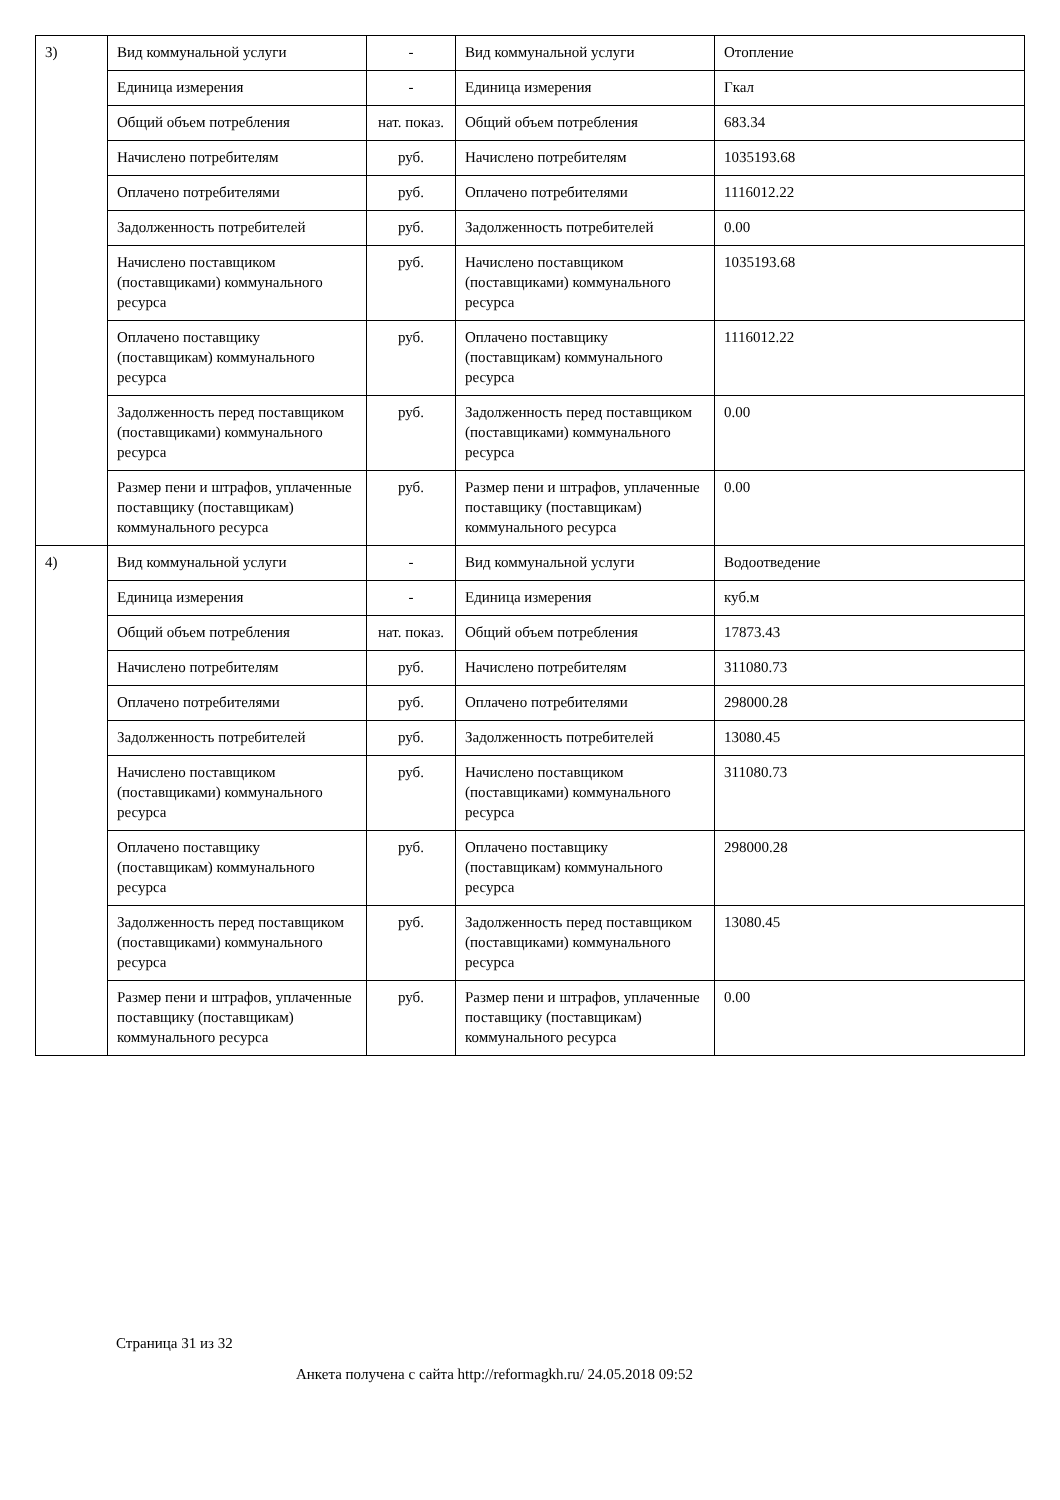| 3) | Вид коммунальной услуги | - | Вид коммунальной услуги | Отопление |
| | Единица измерения | - | Единица измерения | Гкал |
| | Общий объем потребления | нат. показ. | Общий объем потребления | 683.34 |
| | Начислено потребителям | руб. | Начислено потребителям | 1035193.68 |
| | Оплачено потребителями | руб. | Оплачено потребителями | 1116012.22 |
| | Задолженность потребителей | руб. | Задолженность потребителей | 0.00 |
| | Начислено поставщиком (поставщиками) коммунального ресурса | руб. | Начислено поставщиком (поставщиками) коммунального ресурса | 1035193.68 |
| | Оплачено поставщику (поставщикам) коммунального ресурса | руб. | Оплачено поставщику (поставщикам) коммунального ресурса | 1116012.22 |
| | Задолженность перед поставщиком (поставщиками) коммунального ресурса | руб. | Задолженность перед поставщиком (поставщиками) коммунального ресурса | 0.00 |
| | Размер пени и штрафов, уплаченные поставщику (поставщикам) коммунального ресурса | руб. | Размер пени и штрафов, уплаченные поставщику (поставщикам) коммунального ресурса | 0.00 |
| 4) | Вид коммунальной услуги | - | Вид коммунальной услуги | Водоотведение |
| | Единица измерения | - | Единица измерения | куб.м |
| | Общий объем потребления | нат. показ. | Общий объем потребления | 17873.43 |
| | Начислено потребителям | руб. | Начислено потребителям | 311080.73 |
| | Оплачено потребителями | руб. | Оплачено потребителями | 298000.28 |
| | Задолженность потребителей | руб. | Задолженность потребителей | 13080.45 |
| | Начислено поставщиком (поставщиками) коммунального ресурса | руб. | Начислено поставщиком (поставщиками) коммунального ресурса | 311080.73 |
| | Оплачено поставщику (поставщикам) коммунального ресурса | руб. | Оплачено поставщику (поставщикам) коммунального ресурса | 298000.28 |
| | Задолженность перед поставщиком (поставщиками) коммунального ресурса | руб. | Задолженность перед поставщиком (поставщиками) коммунального ресурса | 13080.45 |
| | Размер пени и штрафов, уплаченные поставщику (поставщикам) коммунального ресурса | руб. | Размер пени и штрафов, уплаченные поставщику (поставщикам) коммунального ресурса | 0.00 |
Страница 31 из 32
Анкета получена с сайта http://reformagkh.ru/ 24.05.2018 09:52